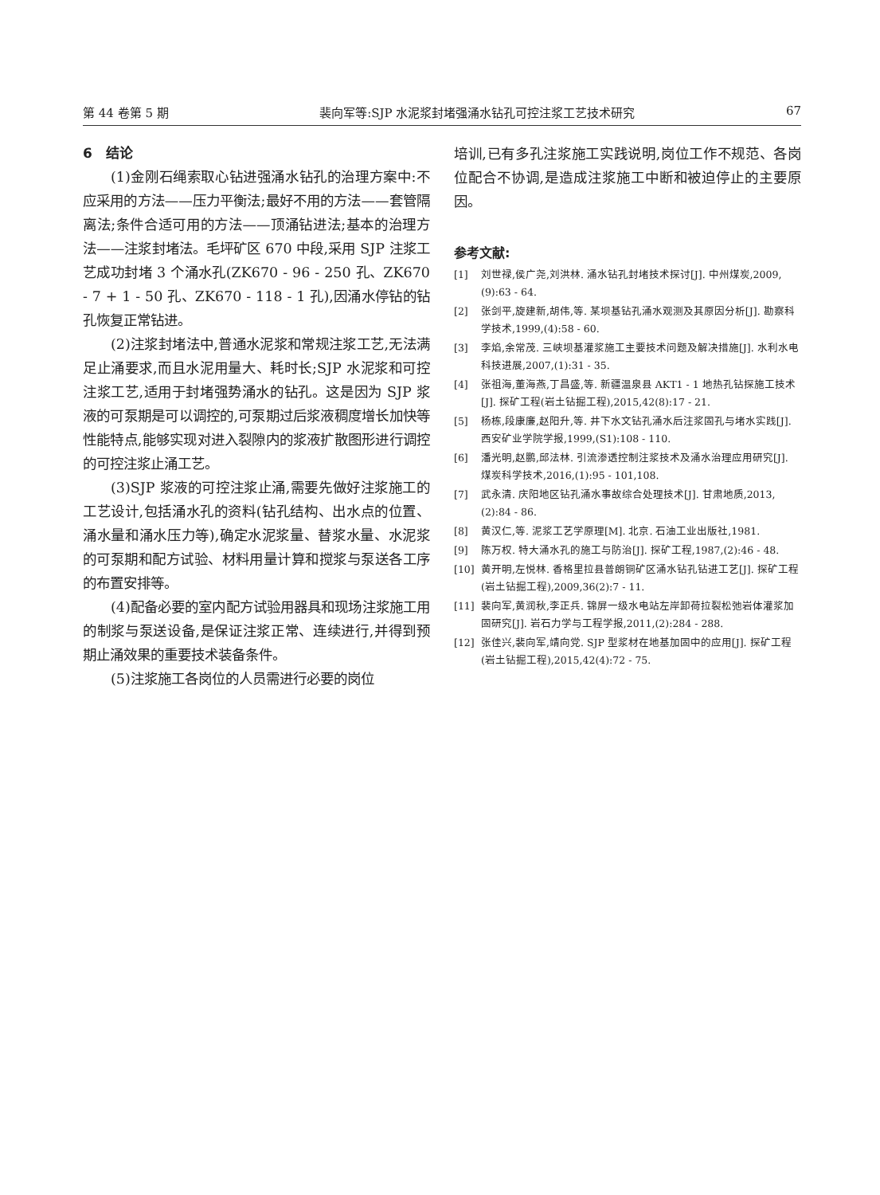第 44 卷第 5 期 裴向军等:SJP 水泥浆封堵强涌水钻孔可控注浆工艺技术研究 67
6　结论
(1)金刚石绳索取心钻进强涌水钻孔的治理方案中:不应采用的方法——压力平衡法;最好不用的方法——套管隔离法;条件合适可用的方法——顶涌钻进法;基本的治理方法——注浆封堵法。毛坪矿区 670 中段,采用 SJP 注浆工艺成功封堵 3 个涌水孔(ZK670 - 96 - 250 孔、ZK670 - 7 + 1 - 50 孔、ZK670 - 118 - 1 孔),因涌水停钻的钻孔恢复正常钻进。
(2)注浆封堵法中,普通水泥浆和常规注浆工艺,无法满足止涌要求,而且水泥用量大、耗时长;SJP 水泥浆和可控注浆工艺,适用于封堵强势涌水的钻孔。这是因为 SJP 浆液的可泵期是可以调控的,可泵期过后浆液稠度增长加快等性能特点,能够实现对进入裂隙内的浆液扩散图形进行调控的可控注浆止涌工艺。
(3)SJP 浆液的可控注浆止涌,需要先做好注浆施工的工艺设计,包括涌水孔的资料(钻孔结构、出水点的位置、涌水量和涌水压力等),确定水泥浆量、替浆水量、水泥浆的可泵期和配方试验、材料用量计算和搅浆与泵送各工序的布置安排等。
(4)配备必要的室内配方试验用器具和现场注浆施工用的制浆与泵送设备,是保证注浆正常、连续进行,并得到预期止涌效果的重要技术装备条件。
(5)注浆施工各岗位的人员需进行必要的岗位
培训,已有多孔注浆施工实践说明,岗位工作不规范、各岗位配合不协调,是造成注浆施工中断和被迫停止的主要原因。
参考文献:
[1] 刘世禄,侯广尧,刘洪林. 涌水钻孔封堵技术探讨[J]. 中州煤炭,2009,(9):63 - 64.
[2] 张剑平,旋建新,胡伟,等. 某坝基钻孔涌水观测及其原因分析[J]. 勘察科学技术,1999,(4):58 - 60.
[3] 李焰,余常茂. 三峡坝基灌浆施工主要技术问题及解决措施[J]. 水利水电科技进展,2007,(1):31 - 35.
[4] 张祖海,董海燕,丁昌盛,等. 新疆温泉县 AKT1 - 1 地热孔钻探施工技术[J]. 探矿工程(岩土钻掘工程),2015,42(8):17 - 21.
[5] 杨栋,段康廉,赵阳升,等. 井下水文钻孔涌水后注浆固孔与堵水实践[J]. 西安矿业学院学报,1999,(S1):108 - 110.
[6] 潘光明,赵鹏,邱法林. 引流渗透控制注浆技术及涌水治理应用研究[J]. 煤炭科学技术,2016,(1):95 - 101,108.
[7] 武永清. 庆阳地区钻孔涌水事故综合处理技术[J]. 甘肃地质,2013,(2):84 - 86.
[8] 黄汉仁,等. 泥浆工艺学原理[M]. 北京. 石油工业出版社,1981.
[9] 陈万权. 特大涌水孔的施工与防治[J]. 探矿工程,1987,(2):46 - 48.
[10] 黄开明,左悦林. 香格里拉县普朗铜矿区涌水钻孔钻进工艺[J]. 探矿工程(岩土钻掘工程),2009,36(2):7 - 11.
[11] 裴向军,黄润秋,李正兵. 锦屏一级水电站左岸卸荷拉裂松弛岩体灌浆加固研究[J]. 岩石力学与工程学报,2011,(2):284 - 288.
[12] 张佳兴,裴向军,靖向党. SJP 型浆材在地基加固中的应用[J]. 探矿工程(岩土钻掘工程),2015,42(4):72 - 75.